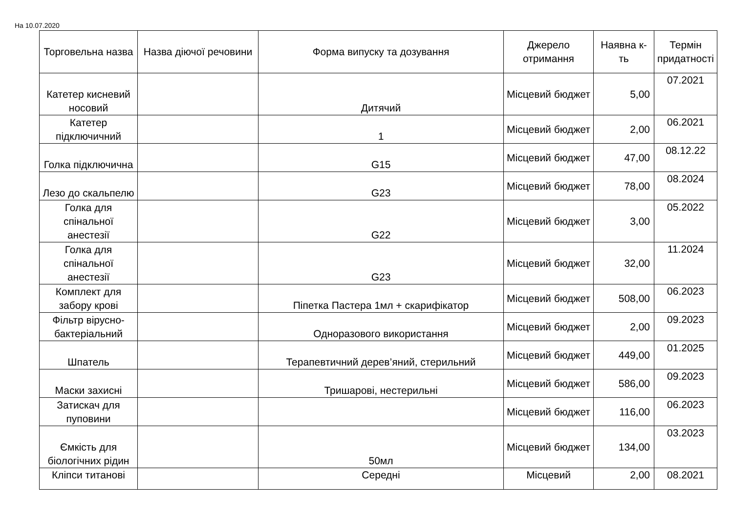На 10.07.2020
| Торговельна назва | Назва діючої речовини | Форма випуску та дозування | Джерело отримання | Наявна к-ть | Термін придатності |
| --- | --- | --- | --- | --- | --- |
| Катетер кисневий носовий | | Дитячий | Місцевий бюджет | 5,00 | 07.2021 |
| Катетер підключичний | | 1 | Місцевий бюджет | 2,00 | 06.2021 |
| Голка підключична | | G15 | Місцевий бюджет | 47,00 | 08.12.22 |
| Лезо до скальпелю | | G23 | Місцевий бюджет | 78,00 | 08.2024 |
| Голка для спінальної анестезії | | G22 | Місцевий бюджет | 3,00 | 05.2022 |
| Голка для спінальної анестезії | | G23 | Місцевий бюджет | 32,00 | 11.2024 |
| Комплект для забору крові | | Піпетка Пастера 1мл + скарифікатор | Місцевий бюджет | 508,00 | 06.2023 |
| Фільтр вірусно-бактеріальний | | Одноразового використання | Місцевий бюджет | 2,00 | 09.2023 |
| Шпатель | | Терапевтичний дерев’яний, стерильний | Місцевий бюджет | 449,00 | 01.2025 |
| Маски захисні | | Тришарові, нестерильні | Місцевий бюджет | 586,00 | 09.2023 |
| Затискач для пуповини | | | Місцевий бюджет | 116,00 | 06.2023 |
| Ємкість для біологічних рідин | | 50мл | Місцевий бюджет | 134,00 | 03.2023 |
| Кліпси титанові | | Середні | Місцевий | 2,00 | 08.2021 |